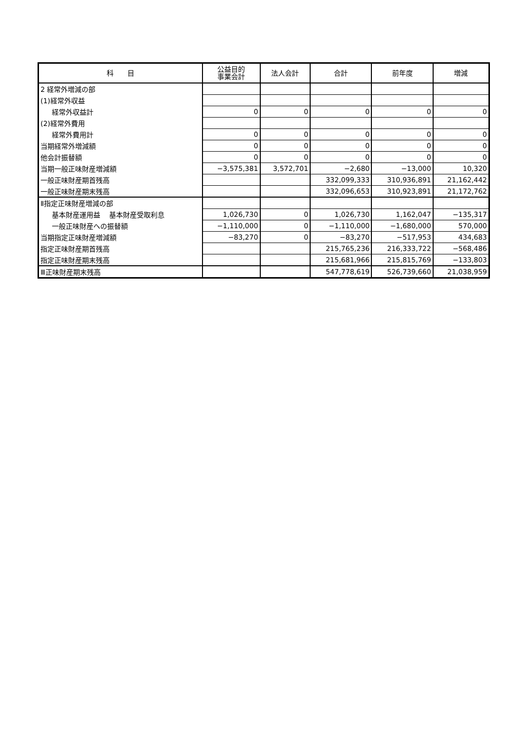| 科 目 | 公益目的 事業会計 | 法人会計 | 合計 | 前年度 | 増減 |
| --- | --- | --- | --- | --- | --- |
| 2 経常外増減の部 | | | | | |
| (1)経常外収益 | | | | | |
| 経常外収益計 | 0 | 0 | 0 | 0 | 0 |
| (2)経常外費用 | | | | | |
| 経常外費用計 | 0 | 0 | 0 | 0 | 0 |
| 当期経常外増減額 | 0 | 0 | 0 | 0 | 0 |
| 他会計振替額 | 0 | 0 | 0 | 0 | 0 |
| 当期一般正味財産増減額 | −3,575,381 | 3,572,701 | −2,680 | −13,000 | 10,320 |
| 一般正味財産期首残高 | | | 332,099,333 | 310,936,891 | 21,162,442 |
| 一般正味財産期末残高 | | | 332,096,653 | 310,923,891 | 21,172,762 |
| Ⅱ指定正味財産増減の部 | | | | | |
| 基本財産運用益 基本財産受取利息 | 1,026,730 | 0 | 1,026,730 | 1,162,047 | −135,317 |
| 一般正味財産への振替額 | −1,110,000 | 0 | −1,110,000 | −1,680,000 | 570,000 |
| 当期指定正味財産増減額 | −83,270 | 0 | −83,270 | −517,953 | 434,683 |
| 指定正味財産期首残高 | | | 215,765,236 | 216,333,722 | −568,486 |
| 指定正味財産期末残高 | | | 215,681,966 | 215,815,769 | −133,803 |
| Ⅲ正味財産期末残高 | | | 547,778,619 | 526,739,660 | 21,038,959 |